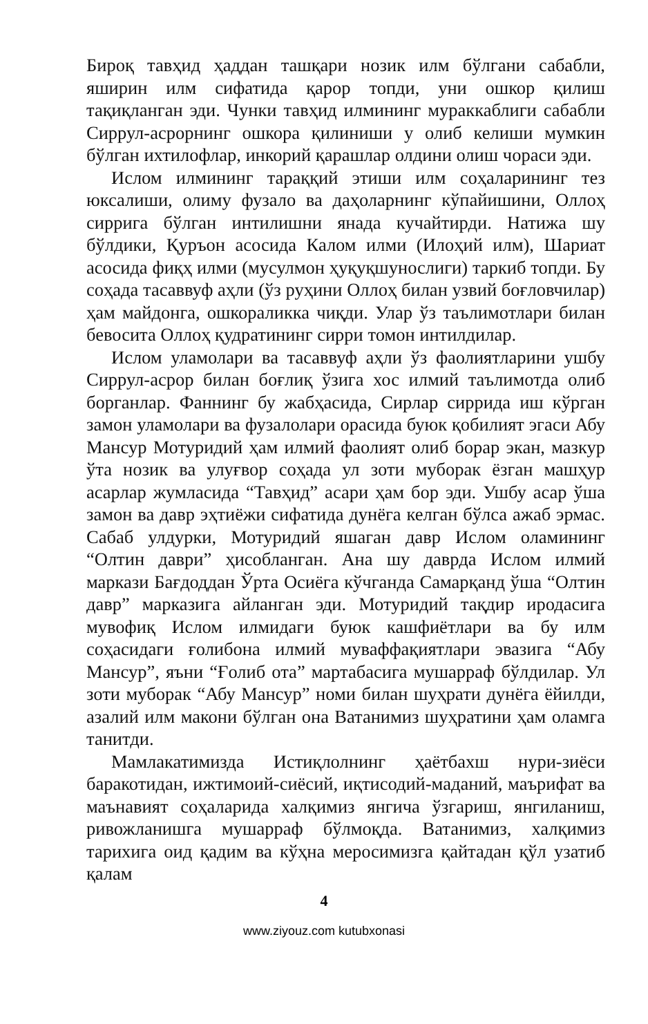Бироқ тавҳид ҳаддан ташқари нозик илм бўлгани сабабли, яширин илм сифатида қарор топди, уни ошкор қилиш тақиқланган эди. Чунки тавҳид илмининг мураккаблиги сабабли Сиррул-асрорнинг ошкора қилиниши у олиб келиши мумкин бўлган ихтилофлар, инкорий қарашлар олдини олиш чораси эди.
Ислом илмининг тараққий этиши илм соҳаларининг тез юксалиши, олиму фузало ва даҳоларнинг кўпайишини, Оллоҳ сиррига бўлган интилишни янада кучайтирди. Натижа шу бўлдики, Қуръон асосида Калом илми (Илоҳий илм), Шариат асосида фиқҳ илми (мусулмон ҳуқуқшунослиги) таркиб топди. Бу соҳада тасаввуф аҳли (ўз руҳини Оллоҳ билан узвий боғловчилар) ҳам майдонга, ошкораликка чиқди. Улар ўз таълимотлари билан бевосита Оллоҳ қудратининг сирри томон интилдилар.
Ислом уламолари ва тасаввуф аҳли ўз фаолиятларини ушбу Сиррул-асрор билан боғлиқ ўзига хос илмий таълимотда олиб борганлар. Фаннинг бу жабҳасида, Сирлар сиррида иш кўрган замон уламолари ва фузалолари орасида буюк қобилият эгаси Абу Мансур Мотуридий ҳам илмий фаолият олиб борар экан, мазкур ўта нозик ва улуғвор соҳада ул зоти муборак ёзган машҳур асарлар жумласида “Тавҳид” асари ҳам бор эди. Ушбу асар ўша замон ва давр эҳтиёжи сифатида дунёга келган бўлса ажаб эрмас. Сабаб улдурки, Мотуридий яшаган давр Ислом оламининг “Олтин даври” ҳисобланган. Ана шу даврда Ислом илмий маркази Бағдоддан Ўрта Осиёга кўчганда Самарқанд ўша “Олтин давр” марказига айланган эди. Мотуридий тақдир иродасига мувофиқ Ислом илмидаги буюк кашфиётлари ва бу илм соҳасидаги ғолибона илмий муваффақиятлари эвазига “Абу Мансур”, яъни “Ғолиб ота” мартабасига мушарраф бўлдилар. Ул зоти муборак “Абу Мансур” номи билан шуҳрати дунёга ёйилди, азалий илм макони бўлган она Ватанимиз шуҳратини ҳам оламга танитди.
Мамлакатимизда Истиқлолнинг ҳаётбахш нури-зиёси баракотидан, ижтимоий-сиёсий, иқтисодий-маданий, маърифат ва маънавият соҳаларида халқимиз янгича ўзгариш, янгиланиш, ривожланишга мушарраф бўлмоқда. Ватанимиз, халқимиз тарихига оид қадим ва кўҳна меросимизга қайтадан қўл узатиб қалам
4
www.ziyouz.com kutubxonasi